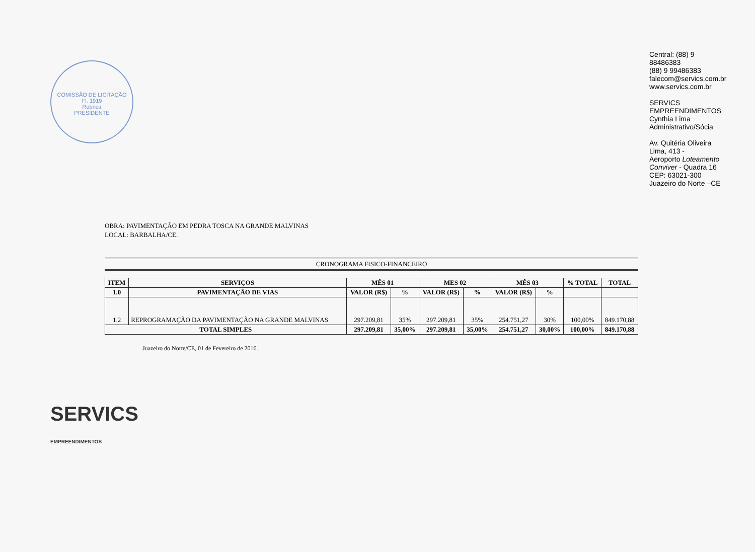COMISSÃO DE LICITAÇÃO
Fl. 1919
Rubrica
PRESIDENTE
OBRA: PAVIMENTAÇÃO EM PEDRA TOSCA NA GRANDE MALVINAS
LOCAL: BARBALHA/CE.
CRONOGRAMA FISICO-FINANCEIRO
| ITEM | SERVIÇOS | MÊS 01 | | MES 02 | | MÊS 03 | | % TOTAL | TOTAL |
| --- | --- | --- | --- | --- | --- | --- | --- | --- | --- |
| 1.0 | PAVIMENTAÇÃO DE VIAS | VALOR (R$) | % | VALOR (R$) | % | VALOR (R$) | % | | |
| 1.2 | REPROGRAMAÇÃO DA PAVIMENTAÇÃO NA GRANDE MALVINAS | 297.209,81 | 35% | 297.209,81 | 35% | 254.751,27 | 30% | 100,00% | 849.170,88 |
| TOTAL SIMPLES | | 297.209,81 | 35,00% | 297.209,81 | 35,00% | 254.751,27 | 30,00% | 100,00% | 849.170,88 |
Juazeiro do Norte/CE, 01 de Fevereiro de 2016.
SERVICS
EMPREENDIMENTOS
Central: (88) 9 88486383
(88) 9 99486383
falecom@servics.com.br
www.servics.com.br
SERVICS EMPREENDIMENTOS
Cynthia Lima
Administrativo/Sócia
Av. Quitéria Oliveira Lima, 413 -
Aeroporto Loteamento Conviver - Quadra 16
CEP: 63021-300
Juazeiro do Norte –CE